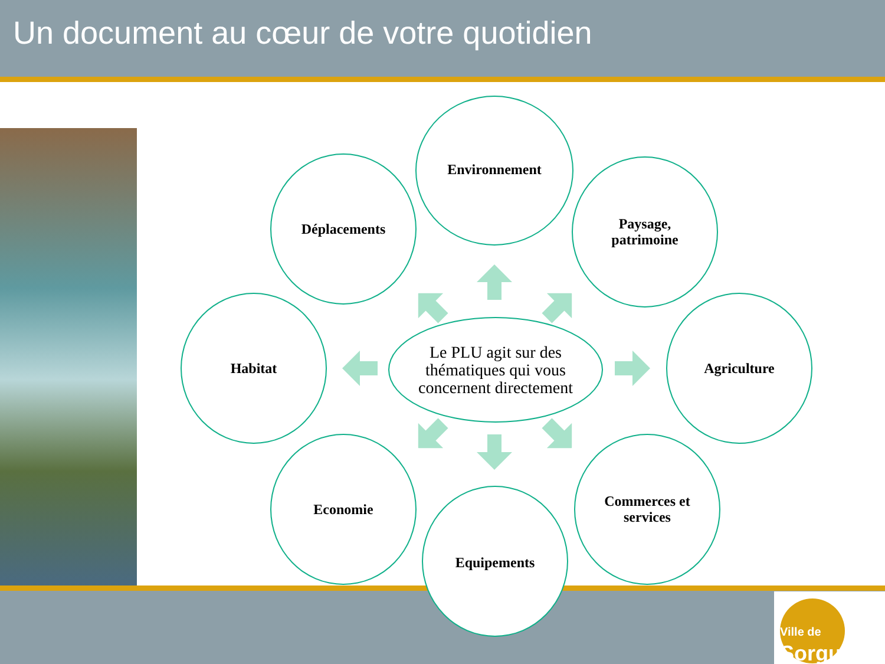Un document au cœur de votre quotidien
Ville de
Sorgues
Environnement
Déplacements
Paysage,
patrimoine
Habitat Agriculture
Le PLU agit sur des thématiques qui vous concernent directement
Economie
Commerces et
services
Equipements